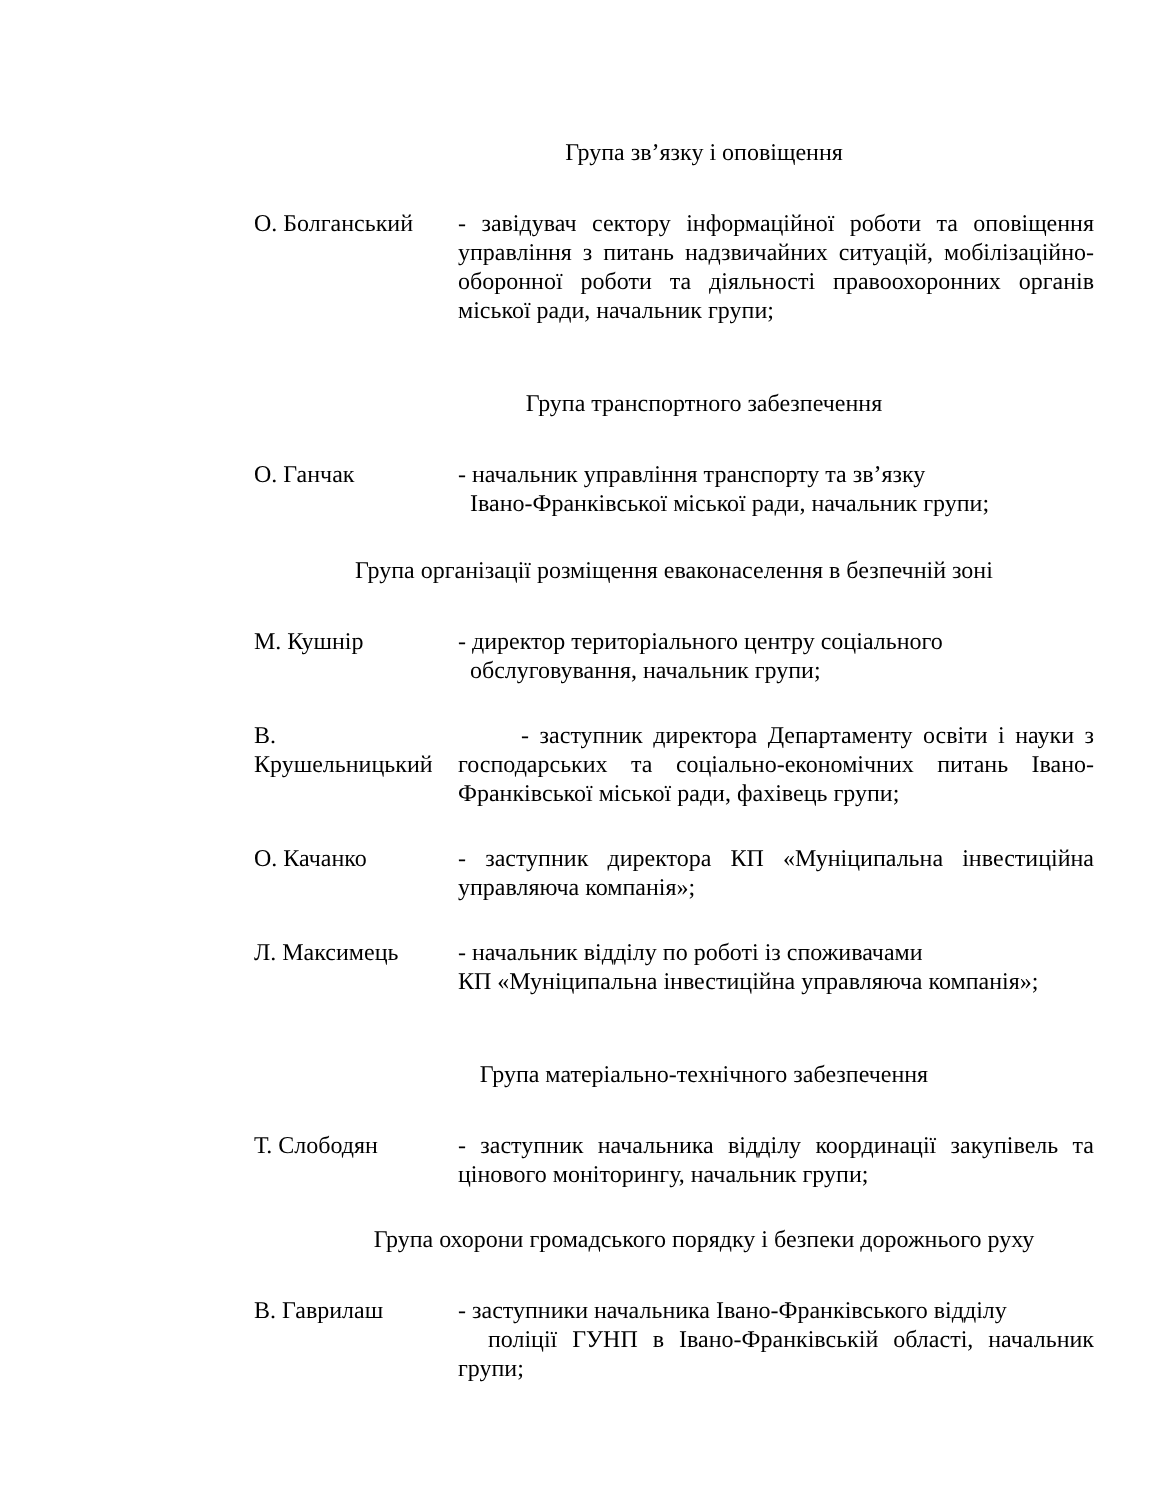Група зв’язку і оповіщення
О. Болганський - завідувач сектору інформаційної роботи та оповіщення управління з питань надзвичайних ситуацій, мобілізаційно-оборонної роботи та діяльності правоохоронних органів міської ради, начальник групи;
Група транспортного забезпечення
О. Ганчак - начальник управління транспорту та зв’язку
Івано-Франківської міської ради, начальник групи;
Група організації розміщення еваконаселення в безпечній зоні
М. Кушнір - директор територіального центру соціального
обслуговування, начальник групи;
В. Крушельницький
- заступник директора Департаменту освіти і науки з господарських та соціально-економічних питань Івано-Франківської міської ради, фахівець групи;
О. Качанко - заступник директора КП «Муніципальна інвестиційна управляюча компанія»;
Л. Максимець - начальник відділу по роботі із споживачами
КП «Муніципальна інвестиційна управляюча компанія»;
Група матеріально-технічного забезпечення
Т. Слободян - заступник начальника відділу координації закупівель та цінового моніторингу, начальник групи;
Група охорони громадського порядку і безпеки дорожнього руху
В. Гаврилаш - заступники начальника Івано-Франківського відділу
поліції ГУНП в Івано-Франківській області, начальник групи;